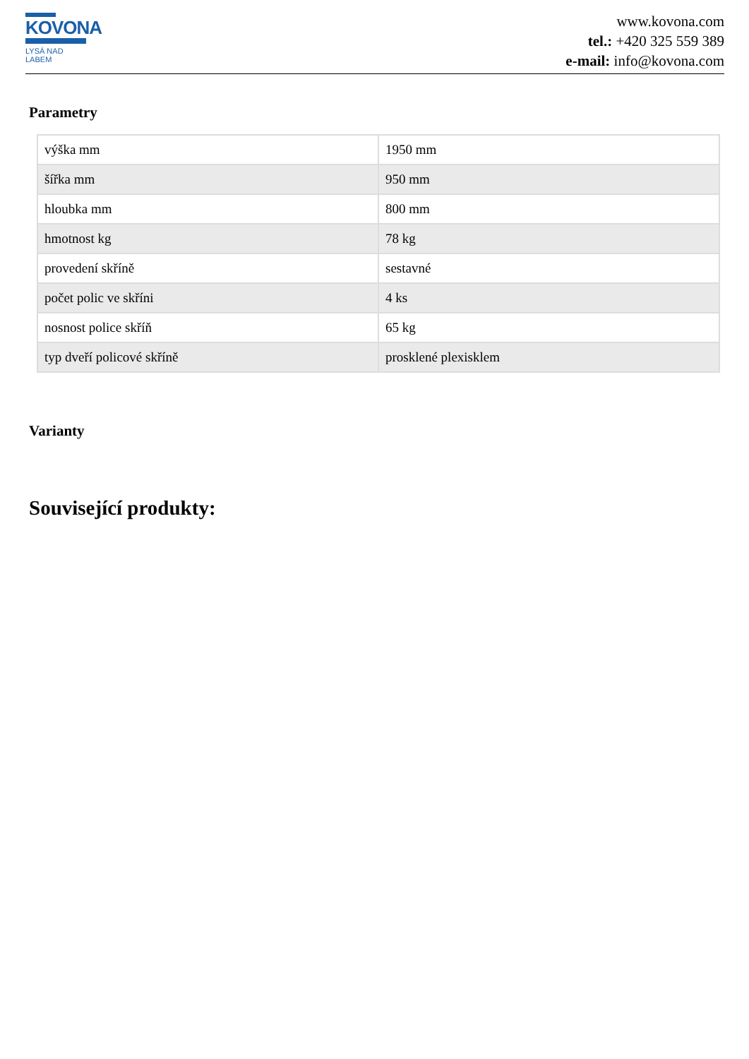KOVONA
LYSÁ NAD LABEM
www.kovona.com
tel.: +420 325 559 389
e-mail: info@kovona.com
Parametry
| výška mm | 1950 mm |
| šířka mm | 950 mm |
| hloubka mm | 800 mm |
| hmotnost kg | 78 kg |
| provedení skříně | sestavné |
| počet polic ve skříni | 4 ks |
| nosnost police skříň | 65 kg |
| typ dveří policové skříně | prosklené plexisklem |
Varianty
Související produkty: